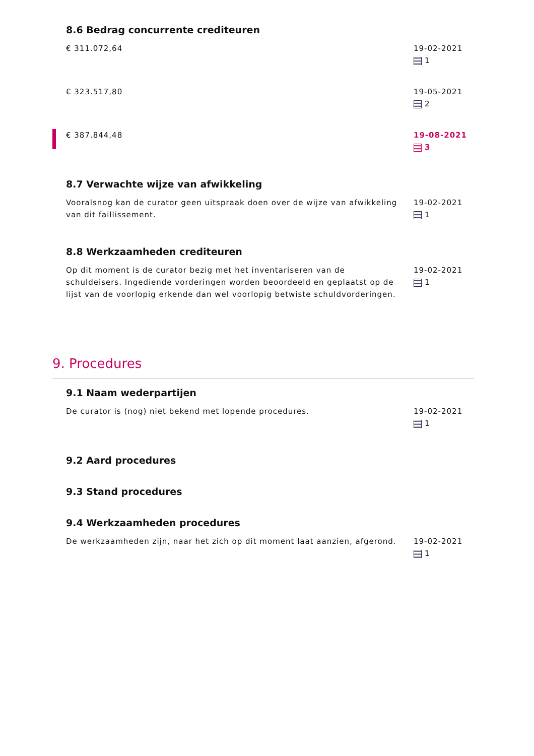8.6 Bedrag concurrente crediteuren
€ 311.072,64 19-02-2021
1
€ 323.517,80 19-05-2021
2
€ 387.844,48 19-08-2021
3
8.7 Verwachte wijze van afwikkeling
Vooralsnog kan de curator geen uitspraak doen over de wijze van afwikkeling van dit faillissement.
19-02-2021
1
8.8 Werkzaamheden crediteuren
Op dit moment is de curator bezig met het inventariseren van de schuldeisers. Ingediende vorderingen worden beoordeeld en geplaatst op de lijst van de voorlopig erkende dan wel voorlopig betwiste schuldvorderingen.
19-02-2021
1
9. Procedures
9.1 Naam wederpartijen
De curator is (nog) niet bekend met lopende procedures.
19-02-2021
1
9.2 Aard procedures
9.3 Stand procedures
9.4 Werkzaamheden procedures
De werkzaamheden zijn, naar het zich op dit moment laat aanzien, afgerond.
19-02-2021
1